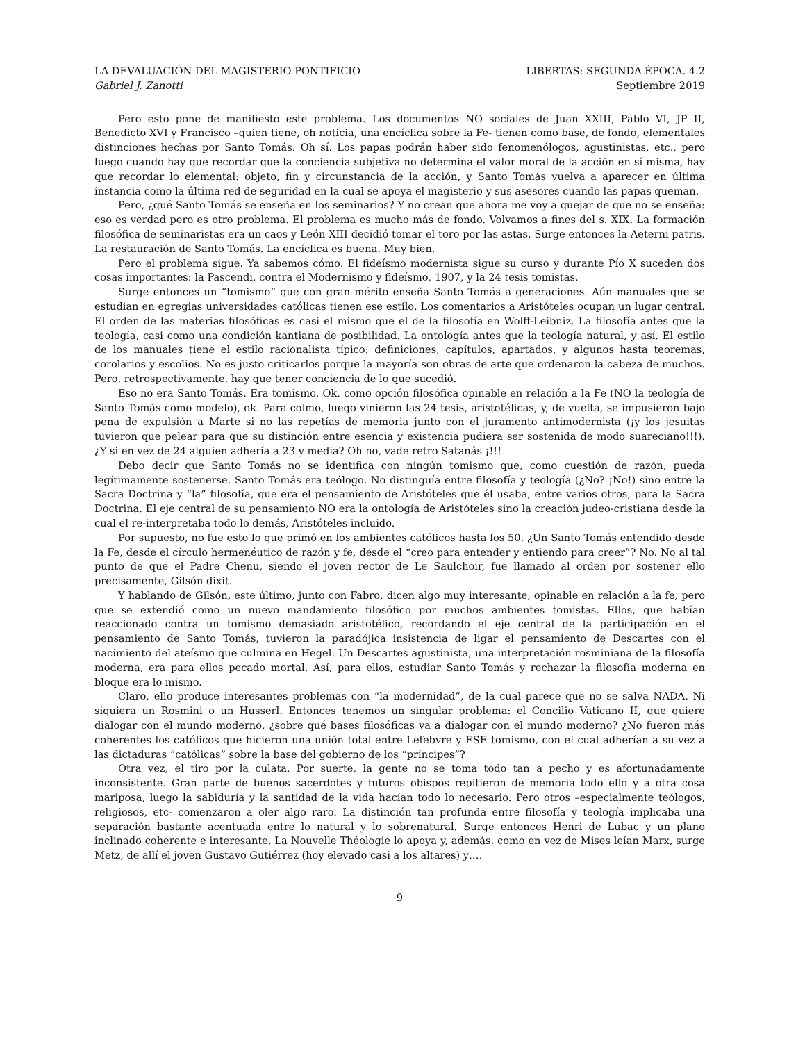LA DEVALUACIÓN DEL MAGISTERIO PONTIFICIO LIBERTAS: SEGUNDA ÉPOCA. 4.2
Gabriel J. Zanotti Septiembre 2019
Pero esto pone de manifiesto este problema. Los documentos NO sociales de Juan XXIII, Pablo VI, JP II, Benedicto XVI y Francisco –quien tiene, oh noticia, una encíclica sobre la Fe- tienen como base, de fondo, elementales distinciones hechas por Santo Tomás. Oh sí. Los papas podrán haber sido fenomenólogos, agustinistas, etc., pero luego cuando hay que recordar que la conciencia subjetiva no determina el valor moral de la acción en sí misma, hay que recordar lo elemental: objeto, fin y circunstancia de la acción, y Santo Tomás vuelva a aparecer en última instancia como la última red de seguridad en la cual se apoya el magisterio y sus asesores cuando las papas queman.
Pero, ¿qué Santo Tomás se enseña en los seminarios? Y no crean que ahora me voy a quejar de que no se enseña: eso es verdad pero es otro problema. El problema es mucho más de fondo. Volvamos a fines del s. XIX. La formación filosófica de seminaristas era un caos y León XIII decidió tomar el toro por las astas. Surge entonces la Aeterni patris. La restauración de Santo Tomás. La encíclica es buena. Muy bien.
Pero el problema sigue. Ya sabemos cómo. El fideísmo modernista sigue su curso y durante Pío X suceden dos cosas importantes: la Pascendi, contra el Modernismo y fideísmo, 1907, y la 24 tesis tomistas.
Surge entonces un “tomismo” que con gran mérito enseña Santo Tomás a generaciones. Aún manuales que se estudian en egregias universidades católicas tienen ese estilo. Los comentarios a Aristóteles ocupan un lugar central. El orden de las materias filosóficas es casi el mismo que el de la filosofía en Wolff-Leibniz. La filosofía antes que la teología, casi como una condición kantiana de posibilidad. La ontología antes que la teología natural, y así. El estilo de los manuales tiene el estilo racionalista típico: definiciones, capítulos, apartados, y algunos hasta teoremas, corolarios y escolios. No es justo criticarlos porque la mayoría son obras de arte que ordenaron la cabeza de muchos. Pero, retrospectivamente, hay que tener conciencia de lo que sucedió.
Eso no era Santo Tomás. Era tomismo. Ok, como opción filosófica opinable en relación a la Fe (NO la teología de Santo Tomás como modelo), ok. Para colmo, luego vinieron las 24 tesis, aristotélicas, y, de vuelta, se impusieron bajo pena de expulsión a Marte si no las repetías de memoria junto con el juramento antimodernista (¡y los jesuitas tuvieron que pelear para que su distinción entre esencia y existencia pudiera ser sostenida de modo suareciano!!!). ¿Y si en vez de 24 alguien adhería a 23 y media? Oh no, vade retro Satanás ¡!!!
Debo decir que Santo Tomás no se identifica con ningún tomismo que, como cuestión de razón, pueda legítimamente sostenerse. Santo Tomás era teólogo. No distinguía entre filosofía y teología (¿No? ¡No!) sino entre la Sacra Doctrina y “la” filosofía, que era el pensamiento de Aristóteles que él usaba, entre varios otros, para la Sacra Doctrina. El eje central de su pensamiento NO era la ontología de Aristóteles sino la creación judeo-cristiana desde la cual el re-interpretaba todo lo demás, Aristóteles incluido.
Por supuesto, no fue esto lo que primó en los ambientes católicos hasta los 50. ¿Un Santo Tomás entendido desde la Fe, desde el círculo hermenéutico de razón y fe, desde el “creo para entender y entiendo para creer”? No. No al tal punto de que el Padre Chenu, siendo el joven rector de Le Saulchoir, fue llamado al orden por sostener ello precisamente, Gilsón dixit.
Y hablando de Gilsón, este último, junto con Fabro, dicen algo muy interesante, opinable en relación a la fe, pero que se extendió como un nuevo mandamiento filosófico por muchos ambientes tomistas. Ellos, que habían reaccionado contra un tomismo demasiado aristotélico, recordando el eje central de la participación en el pensamiento de Santo Tomás, tuvieron la paradójica insistencia de ligar el pensamiento de Descartes con el nacimiento del ateísmo que culmina en Hegel. Un Descartes agustinista, una interpretación rosminiana de la filosofía moderna, era para ellos pecado mortal. Así, para ellos, estudiar Santo Tomás y rechazar la filosofía moderna en bloque era lo mismo.
Claro, ello produce interesantes problemas con “la modernidad”, de la cual parece que no se salva NADA. Ni siquiera un Rosmini o un Husserl. Entonces tenemos un singular problema: el Concilio Vaticano II, que quiere dialogar con el mundo moderno, ¿sobre qué bases filosóficas va a dialogar con el mundo moderno? ¿No fueron más coherentes los católicos que hicieron una unión total entre Lefebvre y ESE tomismo, con el cual adherían a su vez a las dictaduras “católicas” sobre la base del gobierno de los “príncipes”?
Otra vez, el tiro por la culata. Por suerte, la gente no se toma todo tan a pecho y es afortunadamente inconsistente. Gran parte de buenos sacerdotes y futuros obispos repitieron de memoria todo ello y a otra cosa mariposa, luego la sabiduría y la santidad de la vida hacían todo lo necesario. Pero otros –especialmente teólogos, religiosos, etc- comenzaron a oler algo raro. La distinción tan profunda entre filosofía y teología implicaba una separación bastante acentuada entre lo natural y lo sobrenatural. Surge entonces Henri de Lubac y un plano inclinado coherente e interesante. La Nouvelle Théologie lo apoya y, además, como en vez de Mises leían Marx, surge Metz, de allí el joven Gustavo Gutiérrez (hoy elevado casi a los altares) y….
9